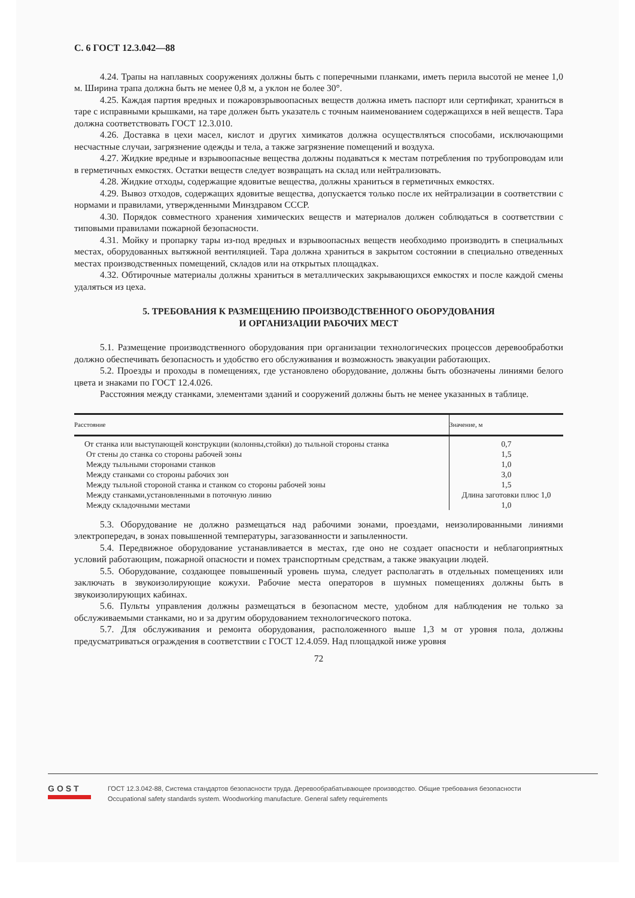С. 6 ГОСТ 12.3.042—88
4.24. Трапы на наплавных сооружениях должны быть с поперечными планками, иметь перила высотой не менее 1,0 м. Ширина трапа должна быть не менее 0,8 м, а уклон не более 30°.
4.25. Каждая партия вредных и пожаровзрывоопасных веществ должна иметь паспорт или сертификат, храниться в таре с исправными крышками, на таре должен быть указатель с точным наименованием содержащихся в ней веществ. Тара должна соответствовать ГОСТ 12.3.010.
4.26. Доставка в цехи масел, кислот и других химикатов должна осуществляться способами, исключающими несчастные случаи, загрязнение одежды и тела, а также загрязнение помещений и воздуха.
4.27. Жидкие вредные и взрывоопасные вещества должны подаваться к местам потребления по трубопроводам или в герметичных емкостях. Остатки веществ следует возвращать на склад или нейтрализовать.
4.28. Жидкие отходы, содержащие ядовитые вещества, должны храниться в герметичных емкостях.
4.29. Вывоз отходов, содержащих ядовитые вещества, допускается только после их нейтрализации в соответствии с нормами и правилами, утвержденными Минздравом СССР.
4.30. Порядок совместного хранения химических веществ и материалов должен соблюдаться в соответствии с типовыми правилами пожарной безопасности.
4.31. Мойку и пропарку тары из-под вредных и взрывоопасных веществ необходимо производить в специальных местах, оборудованных вытяжной вентиляцией. Тара должна храниться в закрытом состоянии в специально отведенных местах производственных помещений, складов или на открытых площадках.
4.32. Обтирочные материалы должны храниться в металлических закрывающихся емкостях и после каждой смены удаляться из цеха.
5. ТРЕБОВАНИЯ К РАЗМЕЩЕНИЮ ПРОИЗВОДСТВЕННОГО ОБОРУДОВАНИЯ
И ОРГАНИЗАЦИИ РАБОЧИХ МЕСТ
5.1. Размещение производственного оборудования при организации технологических процессов деревообработки должно обеспечивать безопасность и удобство его обслуживания и возможность эвакуации работающих.
5.2. Проезды и проходы в помещениях, где установлено оборудование, должны быть обозначены линиями белого цвета и знаками по ГОСТ 12.4.026.
Расстояния между станками, элементами зданий и сооружений должны быть не менее указанных в таблице.
| Расстояние | Значение, м |
| --- | --- |
| От станка или выступающей конструкции (колонны,стойки) до тыльной стороны станка | 0,7 |
| От стены до станка со стороны рабочей зоны | 1,5 |
| Между тыльными сторонами станков | 1,0 |
| Между станками со стороны рабочих зон | 3,0 |
| Между тыльной стороной станка и станком со стороны рабочей зоны | 1,5 |
| Между станками,установленными в поточную линию | Длина заготовки плюс 1,0 |
| Между складочными местами | 1,0 |
5.3. Оборудование не должно размещаться над рабочими зонами, проездами, неизолированными линиями электропередач, в зонах повышенной температуры, загазованности и запыленности.
5.4. Передвижное оборудование устанавливается в местах, где оно не создает опасности и неблагоприятных условий работающим, пожарной опасности и помех транспортным средствам, а также эвакуации людей.
5.5. Оборудование, создающее повышенный уровень шума, следует располагать в отдельных помещениях или заключать в звукоизолирующие кожухи. Рабочие места операторов в шумных помещениях должны быть в звукоизолирующих кабинах.
5.6. Пульты управления должны размещаться в безопасном месте, удобном для наблюдения не только за обслуживаемыми станками, но и за другим оборудованием технологического потока.
5.7. Для обслуживания и ремонта оборудования, расположенного выше 1,3 м от уровня пола, должны предусматриваться ограждения в соответствии с ГОСТ 12.4.059. Над площадкой ниже уровня
72
GOST
ГОСТ 12.3.042-88, Система стандартов безопасности труда. Деревообрабатывающее производство. Общие требования безопасности
Occupational safety standards system. Woodworking manufacture. General safety requirements